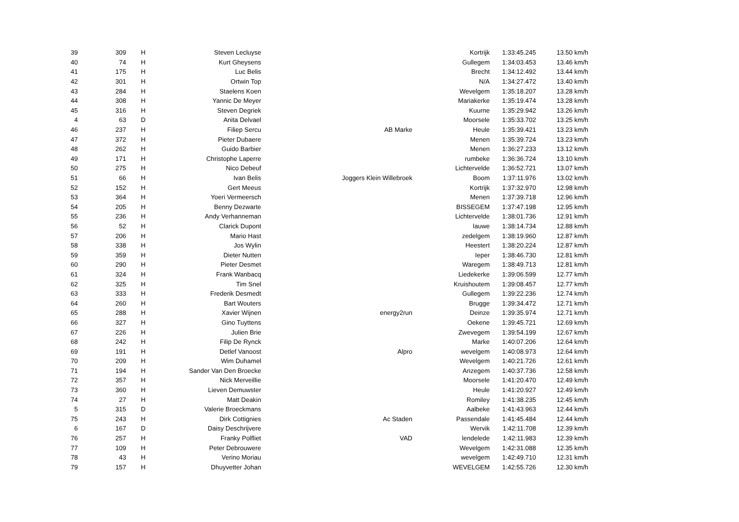| 39 | 309 | H | Steven Lecluyse | | Kortrijk | 1:33:45.245 | 13.50 km/h |
| 40 | 74 | H | Kurt Gheysens | | Gullegem | 1:34:03.453 | 13.46 km/h |
| 41 | 175 | H | Luc Belis | | Brecht | 1:34:12.492 | 13.44 km/h |
| 42 | 301 | H | Ortwin Top | | N/A | 1:34:27.472 | 13.40 km/h |
| 43 | 284 | H | Staelens Koen | | Wevelgem | 1:35:18.207 | 13.28 km/h |
| 44 | 308 | H | Yannic De Meyer | | Mariakerke | 1:35:19.474 | 13.28 km/h |
| 45 | 316 | H | Steven Degriek | | Kuurne | 1:35:29.942 | 13.26 km/h |
| 4 | 63 | D | Anita Delvael | | Moorsele | 1:35:33.702 | 13.25 km/h |
| 46 | 237 | H | Filiep Sercu | AB Marke | Heule | 1:35:39.421 | 13.23 km/h |
| 47 | 372 | H | Pieter Dubaere | | Menen | 1:35:39.724 | 13.23 km/h |
| 48 | 262 | H | Guido Barbier | | Menen | 1:36:27.233 | 13.12 km/h |
| 49 | 171 | H | Christophe Laperre | | rumbeke | 1:36:36.724 | 13.10 km/h |
| 50 | 275 | H | Nico Debeuf | | Lichtervelde | 1:36:52.721 | 13.07 km/h |
| 51 | 66 | H | Ivan Belis | Joggers Klein Willebroek | Boom | 1:37:11.976 | 13.02 km/h |
| 52 | 152 | H | Gert Meeus | | Kortrijk | 1:37:32.970 | 12.98 km/h |
| 53 | 364 | H | Yoeri Vermeersch | | Menen | 1:37:39.718 | 12.96 km/h |
| 54 | 205 | H | Benny Dezwarte | | BISSEGEM | 1:37:47.198 | 12.95 km/h |
| 55 | 236 | H | Andy Verhanneman | | Lichtervelde | 1:38:01.736 | 12.91 km/h |
| 56 | 52 | H | Clarick Dupont | | lauwe | 1:38:14.734 | 12.88 km/h |
| 57 | 206 | H | Mario Hast | | zedelgem | 1:38:19.960 | 12.87 km/h |
| 58 | 338 | H | Jos Wylin | | Heestert | 1:38:20.224 | 12.87 km/h |
| 59 | 359 | H | Dieter Nutten | | Ieper | 1:38:46.730 | 12.81 km/h |
| 60 | 290 | H | Pieter Desmet | | Waregem | 1:38:49.713 | 12.81 km/h |
| 61 | 324 | H | Frank Wanbacq | | Liedekerke | 1:39:06.599 | 12.77 km/h |
| 62 | 325 | H | Tim Snel | | Kruishoutem | 1:39:08.457 | 12.77 km/h |
| 63 | 333 | H | Frederik Desmedt | | Gullegem | 1:39:22.236 | 12.74 km/h |
| 64 | 260 | H | Bart Wouters | | Brugge | 1:39:34.472 | 12.71 km/h |
| 65 | 288 | H | Xavier Wijnen | energy2run | Deinze | 1:39:35.974 | 12.71 km/h |
| 66 | 327 | H | Gino Tuyttens | | Oekene | 1:39:45.721 | 12.69 km/h |
| 67 | 226 | H | Julien Brie | | Zwevegem | 1:39:54.199 | 12.67 km/h |
| 68 | 242 | H | Filip De Rynck | | Marke | 1:40:07.206 | 12.64 km/h |
| 69 | 191 | H | Detlef Vanoost | Alpro | wevelgem | 1:40:08.973 | 12.64 km/h |
| 70 | 209 | H | Wim Duhamel | | Wevelgem | 1:40:21.726 | 12.61 km/h |
| 71 | 194 | H | Sander Van Den Broecke | | Anzegem | 1:40:37.736 | 12.58 km/h |
| 72 | 357 | H | Nick Merveillie | | Moorsele | 1:41:20.470 | 12.49 km/h |
| 73 | 360 | H | Lieven Demuwster | | Heule | 1:41:20.927 | 12.49 km/h |
| 74 | 27 | H | Matt Deakin | | Romiley | 1:41:38.235 | 12.45 km/h |
| 5 | 315 | D | Valerie Broeckmans | | Aalbeke | 1:41:43.963 | 12.44 km/h |
| 75 | 243 | H | Dirk Cottignies | Ac Staden | Passendale | 1:41:45.484 | 12.44 km/h |
| 6 | 167 | D | Daisy Deschrijvere | | Wervik | 1:42:11.708 | 12.39 km/h |
| 76 | 257 | H | Franky Polfliet | VAD | lendelede | 1:42:11.983 | 12.39 km/h |
| 77 | 109 | H | Peter Debrouwere | | Wevelgem | 1:42:31.088 | 12.35 km/h |
| 78 | 43 | H | Verino Moriau | | wevelgem | 1:42:49.710 | 12.31 km/h |
| 79 | 157 | H | Dhuyvetter Johan | | WEVELGEM | 1:42:55.726 | 12.30 km/h |